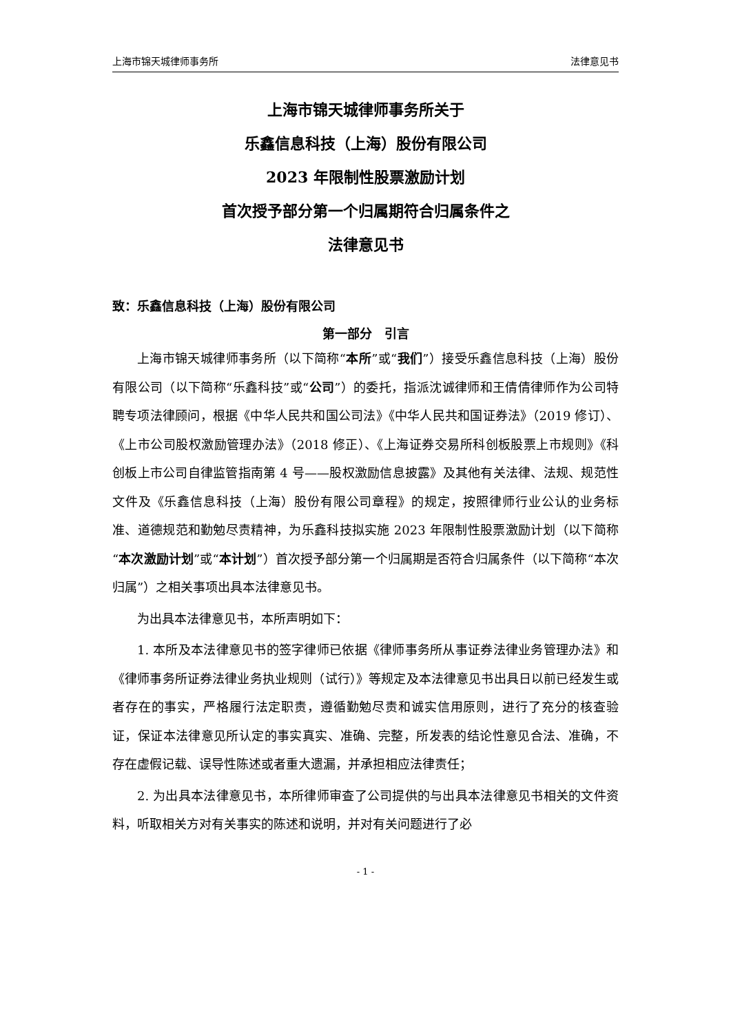上海市锦天城律师事务所 法律意见书
上海市锦天城律师事务所关于
乐鑫信息科技（上海）股份有限公司
2023 年限制性股票激励计划
首次授予部分第一个归属期符合归属条件之
法律意见书
致：乐鑫信息科技（上海）股份有限公司
第一部分　引言
上海市锦天城律师事务所（以下简称“本所”或“我们”）接受乐鑫信息科技（上海）股份有限公司（以下简称“乐鑫科技”或“公司”）的委托，指派沈诚律师和王倩倩律师作为公司特聘专项法律顾问，根据《中华人民共和国公司法》《中华人民共和国证券法》（2019 修订）、《上市公司股权激励管理办法》（2018 修正）、《上海证券交易所科创板股票上市规则》《科创板上市公司自律监管指南第 4 号——股权激励信息披露》及其他有关法律、法规、规范性文件及《乐鑫信息科技（上海）股份有限公司章程》的规定，按照律师行业公认的业务标准、道德规范和勤勉尽责精神，为乐鑫科技拟实施 2023 年限制性股票激励计划（以下简称“本次激励计划”或“本计划”）首次授予部分第一个归属期是否符合归属条件（以下简称“本次归属”）之相关事项出具本法律意见书。
为出具本法律意见书，本所声明如下：
1. 本所及本法律意见书的签字律师已依据《律师事务所从事证券法律业务管理办法》和《律师事务所证券法律业务执业规则（试行）》等规定及本法律意见书出具日以前已经发生或者存在的事实，严格履行法定职责，遵循勤勉尽责和诚实信用原则，进行了充分的核查验证，保证本法律意见所认定的事实真实、准确、完整，所发表的结论性意见合法、准确，不存在虚假记载、误导性陈述或者重大遗漏，并承担相应法律责任；
2. 为出具本法律意见书，本所律师审查了公司提供的与出具本法律意见书相关的文件资料，听取相关方对有关事实的陈述和说明，并对有关问题进行了必
- 1 -